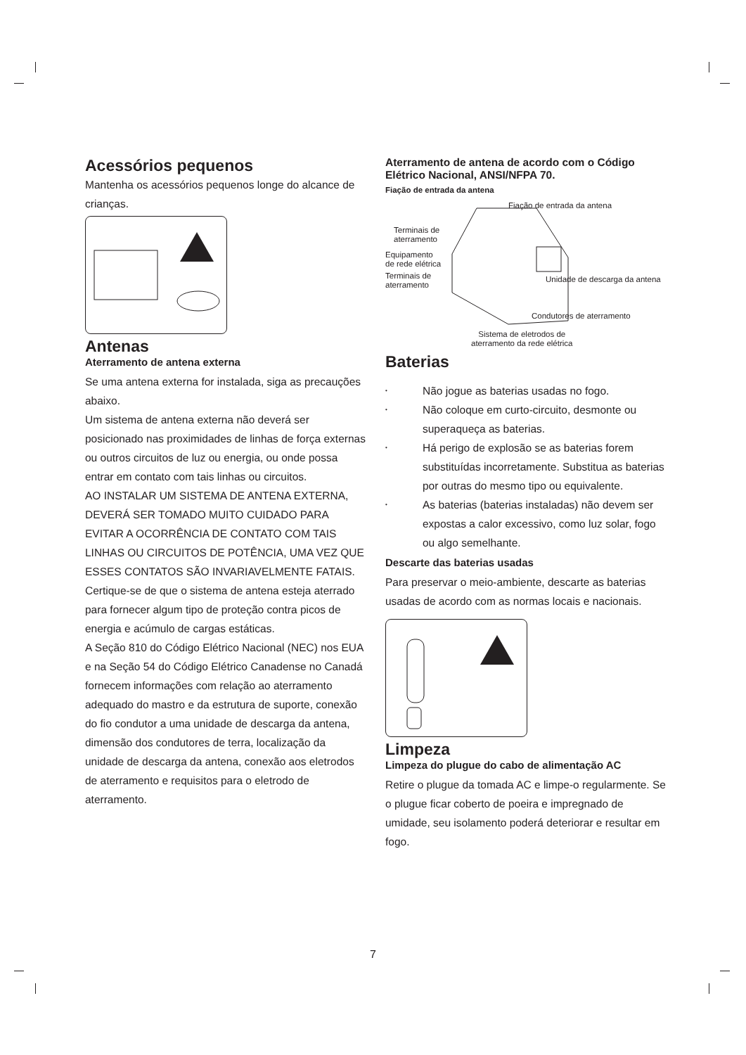Acessórios pequenos
Mantenha os acessórios pequenos longe do alcance de crianças.
Antenas
Aterramento de antena externa
Se uma antena externa for instalada, siga as precauções abaixo.
Um sistema de antena externa não deverá ser posicionado nas proximidades de linhas de força externas ou outros circuitos de luz ou energia, ou onde possa entrar em contato com tais linhas ou circuitos.
AO INSTALAR UM SISTEMA DE ANTENA EXTERNA, DEVERÁ SER TOMADO MUITO CUIDADO PARA EVITAR A OCORRÊNCIA DE CONTATO COM TAIS LINHAS OU CIRCUITOS DE POTÊNCIA, UMA VEZ QUE ESSES CONTATOS SÃO INVARIAVELMENTE FATAIS.
Certique-se de que o sistema de antena esteja aterrado para fornecer algum tipo de proteção contra picos de energia e acúmulo de cargas estáticas.
A Seção 810 do Código Elétrico Nacional (NEC) nos EUA e na Seção 54 do Código Elétrico Canadense no Canadá fornecem informações com relação ao aterramento adequado do mastro e da estrutura de suporte, conexão do fio condutor a uma unidade de descarga da antena, dimensão dos condutores de terra, localização da unidade de descarga da antena, conexão aos eletrodos de aterramento e requisitos para o eletrodo de aterramento.
Aterramento de antena de acordo com o Código Elétrico Nacional, ANSI/NFPA 70.
Fiação de entrada da antena
Fiação de entrada da antena
Terminais de
aterramento
Equipamento
de rede elétrica
Terminais de
aterramento
Unidade de descarga da antena
Condutores de aterramento
Sistema de eletrodos de
aterramento da rede elétrica
Baterias
• Não jogue as baterias usadas no fogo.
• Não coloque em curto-circuito, desmonte ou superaqueça as baterias.
• Há perigo de explosão se as baterias forem substituídas incorretamente. Substitua as baterias por outras do mesmo tipo ou equivalente.
• As baterias (baterias instaladas) não devem ser expostas a calor excessivo, como luz solar, fogo ou algo semelhante.
Descarte das baterias usadas
Para preservar o meio-ambiente, descarte as baterias usadas de acordo com as normas locais e nacionais.
Limpeza
Limpeza do plugue do cabo de alimentação AC
Retire o plugue da tomada AC e limpe-o regularmente. Se o plugue ficar coberto de poeira e impregnado de umidade, seu isolamento poderá deteriorar e resultar em fogo.
7